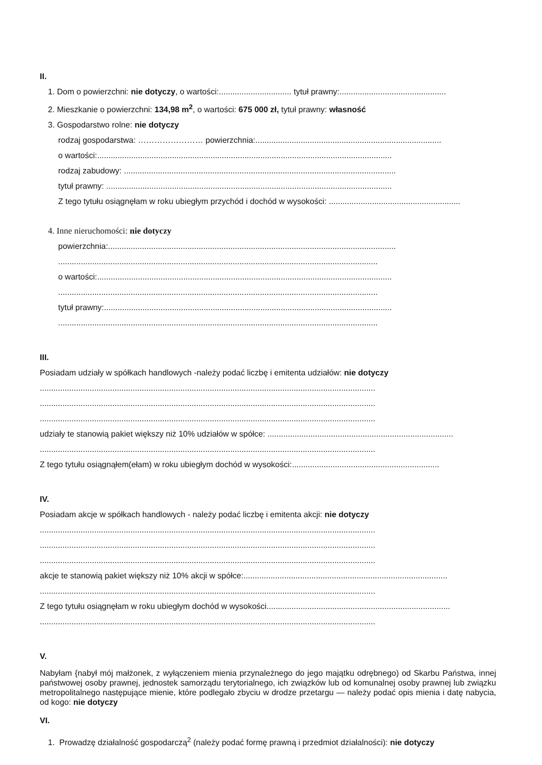II.
1. Dom o powierzchni: nie dotyczy, o wartości:................................ tytuł prawny:...............................................
2. Mieszkanie o powierzchni: 134,98 m<sup>2</sup>, o wartości: 675 000 zł, tytuł prawny: własność
3. Gospodarstwo rolne: nie dotyczy
rodzaj gospodarstwa: …………………… powierzchnia:..................................................................................
o wartości:..................................................................................................................................
rodzaj zabudowy: ........................................................................................................................
tytuł prawny: ..............................................................................................................................
Z tego tytułu osiągnęłam w roku ubiegłym przychód i dochód w wysokości: ..........................................................
4. Inne nieruchomości: nie dotyczy
powierzchnia:...............................................................................................................................
.............................................................................................................................................
o wartości:..................................................................................................................................
.............................................................................................................................................
tytuł prawny:...............................................................................................................................
.............................................................................................................................................
III.
Posiadam udziały w spółkach handlowych -należy podać liczbę i emitenta udziałów: nie dotyczy
....................................................................................................................................................
....................................................................................................................................................
....................................................................................................................................................
udziały te stanowią pakiet większy niż 10% udziałów w spółce: ..................................................................................
....................................................................................................................................................
Z tego tytułu osiągnąłem(ełam) w roku ubiegłym dochód w wysokości:.................................................................
IV.
Posiadam akcje w spółkach handlowych - należy podać liczbę i emitenta akcji: nie dotyczy
....................................................................................................................................................
....................................................................................................................................................
....................................................................................................................................................
akcje te stanowią pakiet większy niż 10% akcji w spółce:..........................................................................................
....................................................................................................................................................
Z tego tytułu osiągnęłam w roku ubiegłym dochód w wysokości.................................................................................
....................................................................................................................................................
V.
Nabyłam {nabył mój małżonek, z wyłączeniem mienia przynależnego do jego majątku odrębnego) od Skarbu Państwa, innej państwowej osoby prawnej, jednostek samorządu terytorialnego, ich związków lub od komunalnej osoby prawnej lub związku metropolitalnego następujące mienie, które podlegało zbyciu w drodze przetargu — należy podać opis mienia i datę nabycia, od kogo: nie dotyczy
VI.
1. Prowadzę działalność gospodarczą<sup>2</sup> (należy podać formę prawną i przedmiot działalności): nie dotyczy